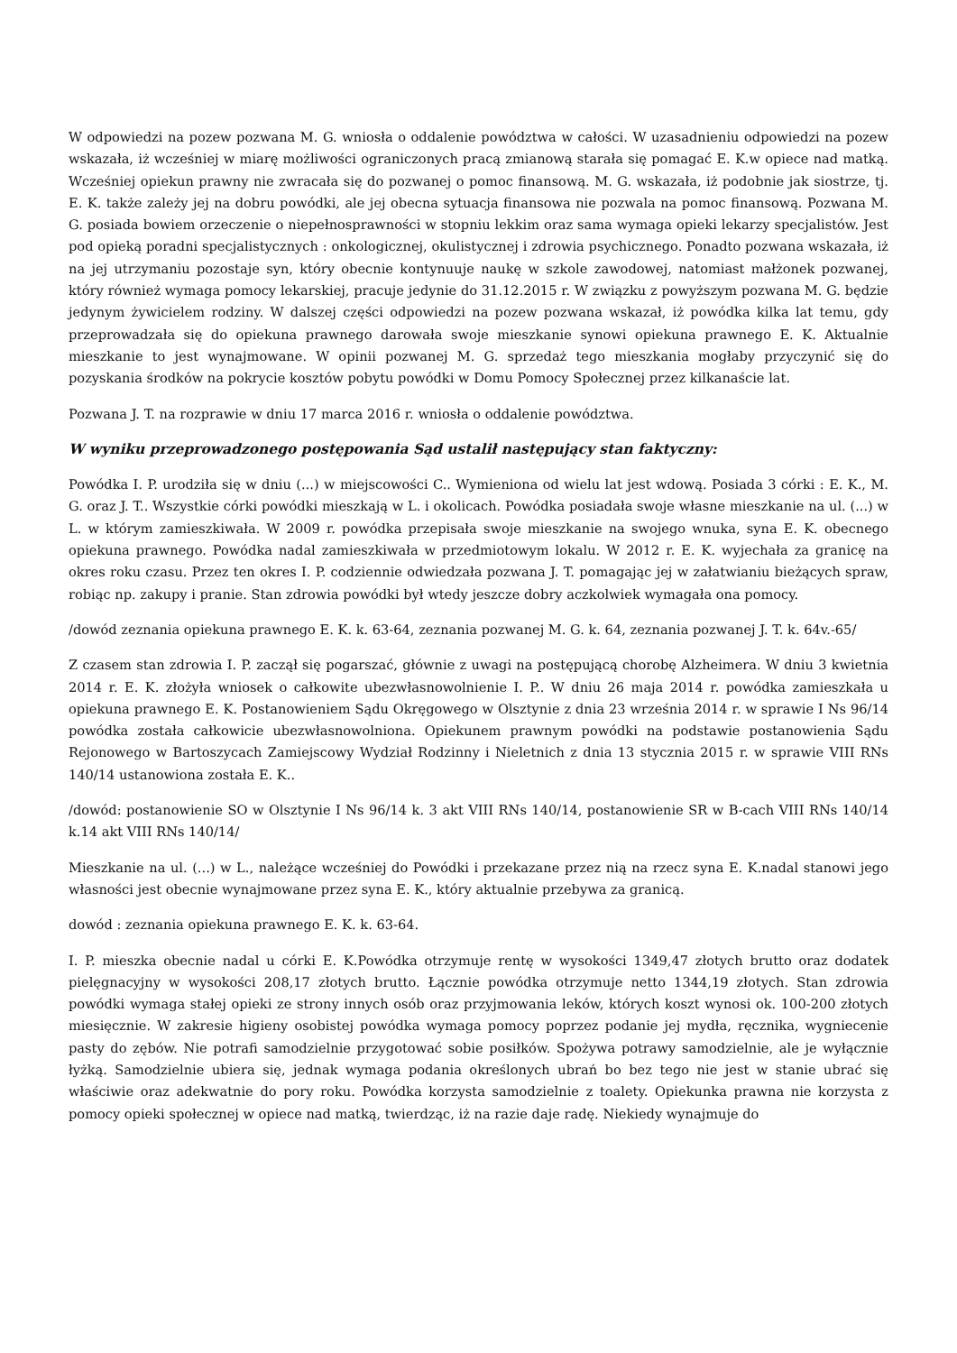W odpowiedzi na pozew pozwana M. G. wniosła o oddalenie powództwa w całości. W uzasadnieniu odpowiedzi na pozew wskazała, iż wcześniej w miarę możliwości ograniczonych pracą zmianową starała się pomagać E. K.w opiece nad matką. Wcześniej opiekun prawny nie zwracała się do pozwanej o pomoc finansową. M. G. wskazała, iż podobnie jak siostrze, tj. E. K. także zależy jej na dobru powódki, ale jej obecna sytuacja finansowa nie pozwala na pomoc finansową. Pozwana M. G. posiada bowiem orzeczenie o niepełnosprawności w stopniu lekkim oraz sama wymaga opieki lekarzy specjalistów. Jest pod opieką poradni specjalistycznych : onkologicznej, okulistycznej i zdrowia psychicznego. Ponadto pozwana wskazała, iż na jej utrzymaniu pozostaje syn, który obecnie kontynuuje naukę w szkole zawodowej, natomiast małżonek pozwanej, który również wymaga pomocy lekarskiej, pracuje jedynie do 31.12.2015 r. W związku z powyższym pozwana M. G. będzie jedynym żywicielem rodziny. W dalszej części odpowiedzi na pozew pozwana wskazał, iż powódka kilka lat temu, gdy przeprowadzała się do opiekuna prawnego darowała swoje mieszkanie synowi opiekuna prawnego E. K. Aktualnie mieszkanie to jest wynajmowane. W opinii pozwanej M. G. sprzedaż tego mieszkania mogłaby przyczynić się do pozyskania środków na pokrycie kosztów pobytu powódki w Domu Pomocy Społecznej przez kilkanaście lat.
Pozwana J. T. na rozprawie w dniu 17 marca 2016 r. wniosła o oddalenie powództwa.
W wyniku przeprowadzonego postępowania Sąd ustalił następujący stan faktyczny:
Powódka I. P. urodziła się w dniu (...) w miejscowości C.. Wymieniona od wielu lat jest wdową. Posiada 3 córki : E. K., M. G. oraz J. T.. Wszystkie córki powódki mieszkają w L. i okolicach. Powódka posiadała swoje własne mieszkanie na ul. (...) w L. w którym zamieszkiwała. W 2009 r. powódka przepisała swoje mieszkanie na swojego wnuka, syna E. K. obecnego opiekuna prawnego. Powódka nadal zamieszkiwała w przedmiotowym lokalu. W 2012 r. E. K. wyjechała za granicę na okres roku czasu. Przez ten okres I. P. codziennie odwiedzała pozwana J. T. pomagając jej w załatwianiu bieżących spraw, robiąc np. zakupy i pranie. Stan zdrowia powódki był wtedy jeszcze dobry aczkolwiek wymagała ona pomocy.
/dowód zeznania opiekuna prawnego E. K. k. 63-64, zeznania pozwanej M. G. k. 64, zeznania pozwanej J. T. k. 64v.-65/
Z czasem stan zdrowia I. P. zaczął się pogarszać, głównie z uwagi na postępującą chorobę Alzheimera. W dniu 3 kwietnia 2014 r. E. K. złożyła wniosek o całkowite ubezwłasnowolnienie I. P.. W dniu 26 maja 2014 r. powódka zamieszkała u opiekuna prawnego E. K. Postanowieniem Sądu Okręgowego w Olsztynie z dnia 23 września 2014 r. w sprawie I Ns 96/14 powódka została całkowicie ubezwłasnowolniona. Opiekunem prawnym powódki na podstawie postanowienia Sądu Rejonowego w Bartoszycach Zamiejscowy Wydział Rodzinny i Nieletnich z dnia 13 stycznia 2015 r. w sprawie VIII RNs 140/14 ustanowiona została E. K..
/dowód: postanowienie SO w Olsztynie I Ns 96/14 k. 3 akt VIII RNs 140/14, postanowienie SR w B-cach VIII RNs 140/14 k.14 akt VIII RNs 140/14/
Mieszkanie na ul. (...) w L., należące wcześniej do Powódki i przekazane przez nią na rzecz syna E. K.nadal stanowi jego własności jest obecnie wynajmowane przez syna E. K., który aktualnie przebywa za granicą.
dowód : zeznania opiekuna prawnego E. K. k. 63-64.
I. P. mieszka obecnie nadal u córki E. K.Powódka otrzymuje rentę w wysokości 1349,47 złotych brutto oraz dodatek pielęgnacyjny w wysokości 208,17 złotych brutto. Łącznie powódka otrzymuje netto 1344,19 złotych. Stan zdrowia powódki wymaga stałej opieki ze strony innych osób oraz przyjmowania leków, których koszt wynosi ok. 100-200 złotych miesięcznie. W zakresie higieny osobistej powódka wymaga pomocy poprzez podanie jej mydła, ręcznika, wygniecenie pasty do zębów. Nie potrafi samodzielnie przygotować sobie posiłków. Spożywa potrawy samodzielnie, ale je wyłącznie łyżką. Samodzielnie ubiera się, jednak wymaga podania określonych ubrań bo bez tego nie jest w stanie ubrać się właściwie oraz adekwatnie do pory roku. Powódka korzysta samodzielnie z toalety. Opiekunka prawna nie korzysta z pomocy opieki społecznej w opiece nad matką, twierdząc, iż na razie daje radę. Niekiedy wynajmuje do